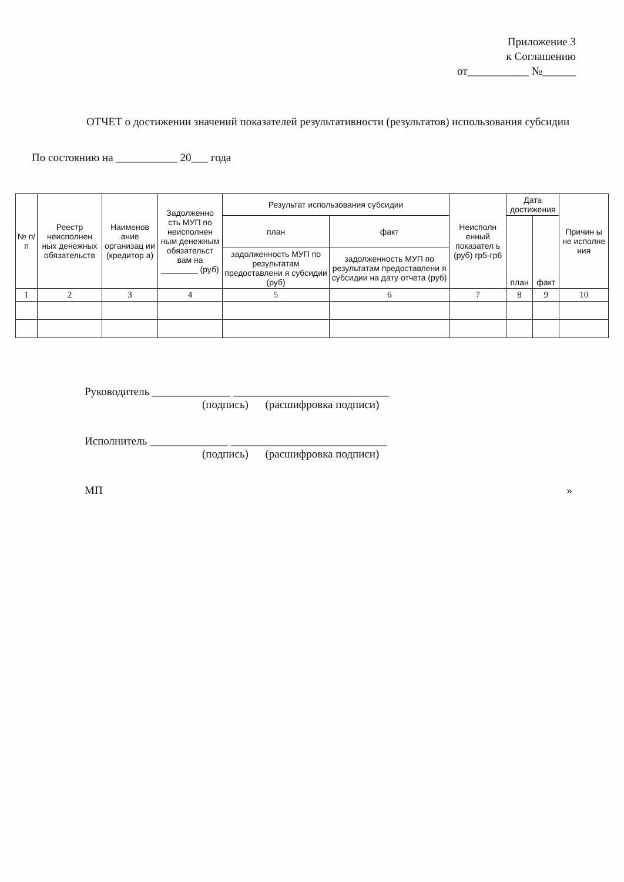Приложение 3
к Соглашению
от___________ №______
ОТЧЕТ о достижении значений показателей результативности (результатов) использования субсидии
По состоянию на ___________ 20___ года
| № п/п | Реестр неисполнен ных денежных обязательств | Наименов ание организац ии (кредитор а) | Задолженно сть МУП по неисполнен ным денежным обязательст вам на ________ (руб) | Результат использования субсидии | | Неисполн енный показател ь (руб) гр5-гр6 | Дата достижения | | Причин ы не исполне ния |
| --- | --- | --- | --- | --- | --- | --- | --- | --- | --- |
| | | | | план | факт | | план | факт | |
| | | | | задолженность МУП по результатам предоставлени я субсидии (руб) | задолженность МУП по результатам предоставлени я субсидии на дату отчета (руб) | | | | |
| 1 | 2 | 3 | 4 | 5 | 6 | 7 | 8 | 9 | 10 |
Руководитель ______________ ____________________________
(подпись) (расшифровка подписи)
Исполнитель ______________ ____________________________
(подпись) (расшифровка подписи)
МП »